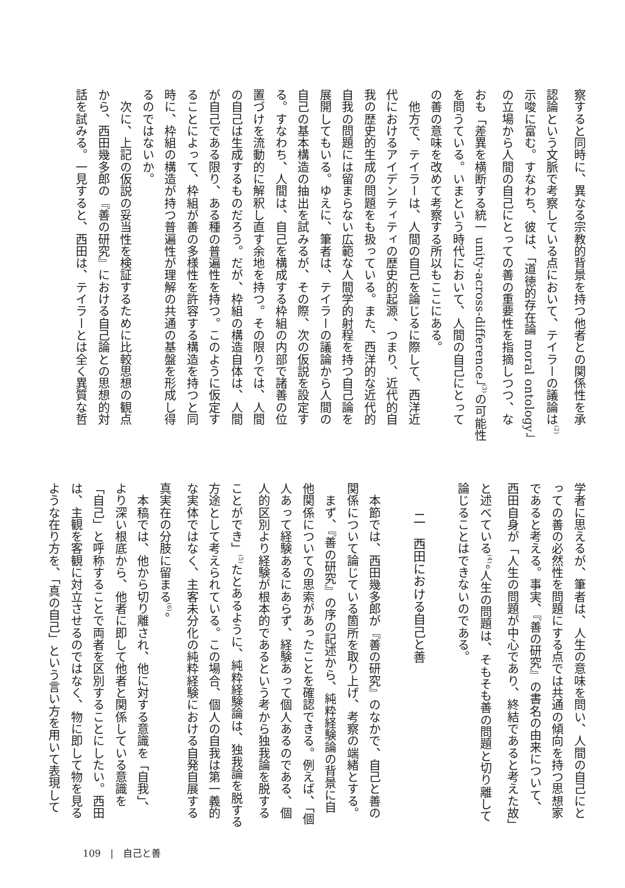察すると同時に、異なる宗教的背景を持つ他者との関係性を承
認論という文脈で考察している点において、テイラーの議論は<sup>(2)</sup>
示唆に富む。すなわち、彼は、「道徳的存在論 moral ontology」
の立場から人間の自己にとっての善の重要性を指摘しつつ、な
おも「差異を横断する統一 unity-across-difference」<sup>(3)</sup>の可能性
を問うている。いまという時代において、人間の自己にとって
の善の意味を改めて考察する所以もここにある。
　他方で、テイラーは、人間の自己を論じるに際して、西洋近
代におけるアイデンティティの歴史的起源、つまり、近代的自
我の歴史的生成の問題をも扱っている。また、西洋的な近代的
自我の問題には留まらない広範な人間学的射程を持つ自己論を
展開してもいる。ゆえに、筆者は、テイラーの議論から人間の
自己の基本構造の抽出を試みるが、その際、次の仮説を設定す
る。すなわち、人間は、自己を構成する枠組の内部で諸善の位
置づけを流動的に解釈し直す余地を持つ。その限りでは、人間
の自己は生成するものだろう。だが、枠組の構造自体は、人間
が自己である限り、ある種の普遍性を持つ。このように仮定す
ることによって、枠組が善の多様性を許容する構造を持つと同
時に、枠組の構造が持つ普遍性が理解の共通の基盤を形成し得
るのではないか。
　次に、上記の仮説の妥当性を検証するために比較思想の観点
から、西田幾多郎の『善の研究』における自己論との思想的対
話を試みる。一見すると、西田は、テイラーとは全く異質な哲
学者に思えるが、筆者は、人生の意味を問い、人間の自己にと
っての善の必然性を問題にする点では共通の傾向を持つ思想家
であると考える。事実、『善の研究』の書名の由来について、
西田自身が「人生の問題が中心であり、終結であると考えた故」
と述べている<sup>(4)</sup>。人生の問題は、そもそも善の問題と切り離して
論じることはできないのである。
二　西田における自己と善
　本節では、西田幾多郎が『善の研究』のなかで、自己と善の
関係について論じている箇所を取り上げ、考察の端緒とする。
　まず、『善の研究』の序の記述から、純粋経験論の背景に自
他関係についての思索があったことを確認できる。例えば、「個
人あって経験あるにあらず、経験あって個人あるのである、個
人的区別より経験が根本的であるという考から独我論を脱する
ことができ」<sup>(5)</sup>たとあるように、純粋経験論は、独我論を脱する
方途として考えられている。この場合、個人の自我は第一義的
な実体ではなく、主客未分化の純粋経験における自発自展する
真実在の分肢に留まる<sup>(6)</sup>。
　本稿では、他から切り離され、他に対する意識を「自我」、
より深い根底から、他者に即して他者と関係している意識を
「自己」と呼称することで両者を区別することにしたい。西田
は、主観を客観に対立させるのではなく、物に即して物を見る
ような在り方を、「真の自己」という言い方を用いて表現して
109　|　自己と善